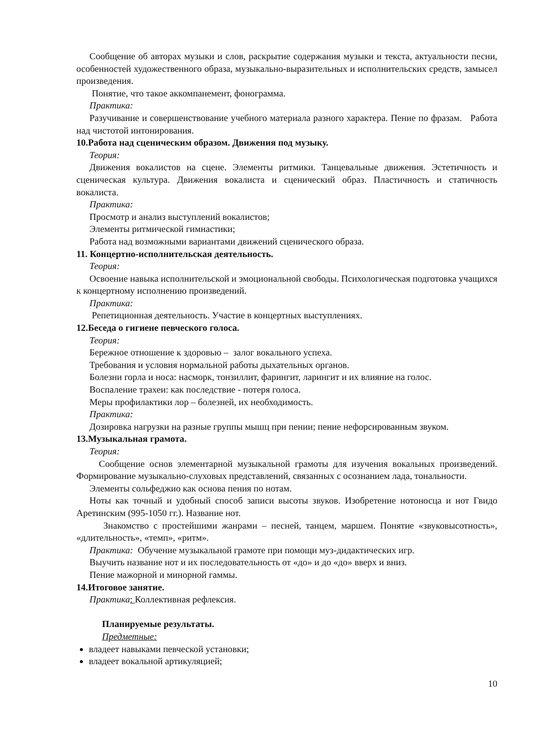Сообщение об авторах музыки и слов, раскрытие содержания музыки и текста, актуальности песни, особенностей художественного образа, музыкально-выразительных и исполнительских средств, замысел произведения.
Понятие, что такое аккомпанемент, фонограмма.
Практика:
Разучивание и совершенствование учебного материала разного характера. Пение по фразам. Работа над чистотой интонирования.
10.Работа над сценическим образом. Движения под музыку.
Теория:
Движения вокалистов на сцене. Элементы ритмики. Танцевальные движения. Эстетичность и сценическая культура. Движения вокалиста и сценический образ. Пластичность и статичность вокалиста.
Практика:
Просмотр и анализ выступлений вокалистов;
Элементы ритмической гимнастики;
Работа над возможными вариантами движений сценического образа.
11. Концертно-исполнительская деятельность.
Теория:
Освоение навыка исполнительской и эмоциональной свободы. Психологическая подготовка учащихся к концертному исполнению произведений.
Практика:
Репетиционная деятельность. Участие в концертных выступлениях.
12.Беседа о гигиене певческого голоса.
Теория:
Бережное отношение к здоровью – залог вокального успеха.
Требования и условия нормальной работы дыхательных органов.
Болезни горла и носа: насморк, тонзиллит, фарингит, ларингит и их влияние на голос.
Воспаление трахеи: как последствие - потеря голоса.
Меры профилактики лор – болезней, их необходимость.
Практика:
Дозировка нагрузки на разные группы мышц при пении; пение нефорсированным звуком.
13.Музыкальная грамота.
Теория:
Сообщение основ элементарной музыкальной грамоты для изучения вокальных произведений. Формирование музыкально-слуховых представлений, связанных с осознанием лада, тональности.
Элементы сольфеджио как основа пения по нотам.
Ноты как точный и удобный способ записи высоты звуков. Изобретение нотоносца и нот Гвидо Аретинским (995-1050 гг.). Название нот.
Знакомство с простейшими жанрами – песней, танцем, маршем. Понятие «звуковысотность», «длительность», «темп», «ритм».
Практика: Обучение музыкальной грамоте при помощи муз-дидактических игр.
Выучить название нот и их последовательность от «до» и до «до» вверх и вниз.
Пение мажорной и минорной гаммы.
14.Итоговое занятие.
Практика: Коллективная рефлексия.
Планируемые результаты.
Предметные:
владеет навыками певческой установки;
владеет вокальной артикуляцией;
10